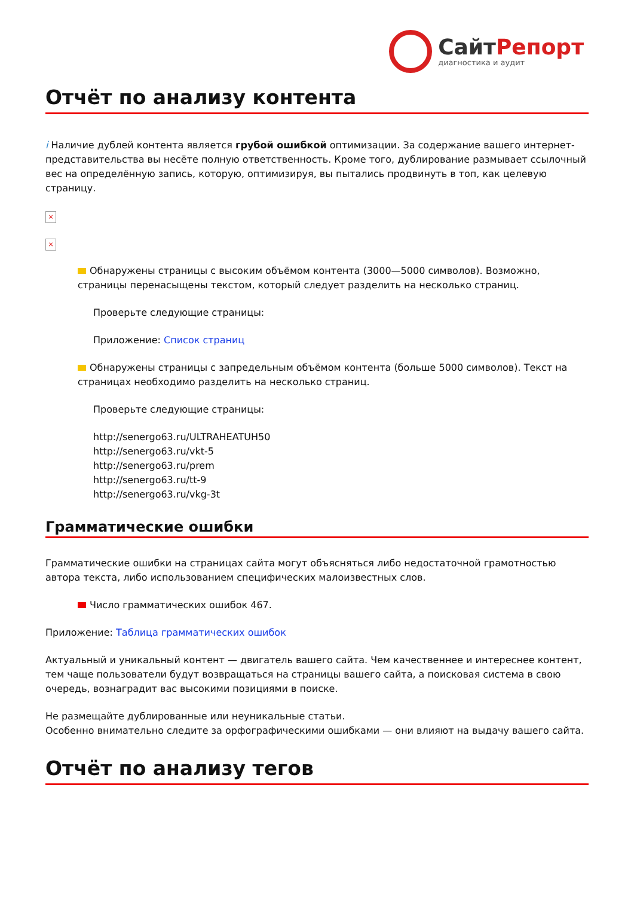СайтРепорт
диагностика и аудит
Отчёт по анализу контента
i Наличие дублей контента является грубой ошибкой оптимизации. За содержание вашего интернет-представительства вы несёте полную ответственность. Кроме того, дублирование размывает ссылочный вес на определённую запись, которую, оптимизируя, вы пытались продвинуть в топ, как целевую страницу.
×
×
Обнаружены страницы с высоким объёмом контента (3000—5000 символов). Возможно, страницы перенасыщены текстом, который следует разделить на несколько страниц.
Проверьте следующие страницы:
Приложение: Список страниц
Обнаружены страницы с запредельным объёмом контента (больше 5000 символов). Текст на страницах необходимо разделить на несколько страниц.
Проверьте следующие страницы:
http://senergo63.ru/ULTRAHEATUH50
http://senergo63.ru/vkt-5
http://senergo63.ru/prem
http://senergo63.ru/tt-9
http://senergo63.ru/vkg-3t
Грамматические ошибки
Грамматические ошибки на страницах сайта могут объясняться либо недостаточной грамотностью автора текста, либо использованием специфических малоизвестных слов.
Число грамматических ошибок 467.
Приложение: Таблица грамматических ошибок
Актуальный и уникальный контент — двигатель вашего сайта. Чем качественнее и интереснее контент, тем чаще пользователи будут возвращаться на страницы вашего сайта, а поисковая система в свою очередь, вознаградит вас высокими позициями в поиске.
Не размещайте дублированные или неуникальные статьи.
Особенно внимательно следите за орфографическими ошибками — они влияют на выдачу вашего сайта.
Отчёт по анализу тегов